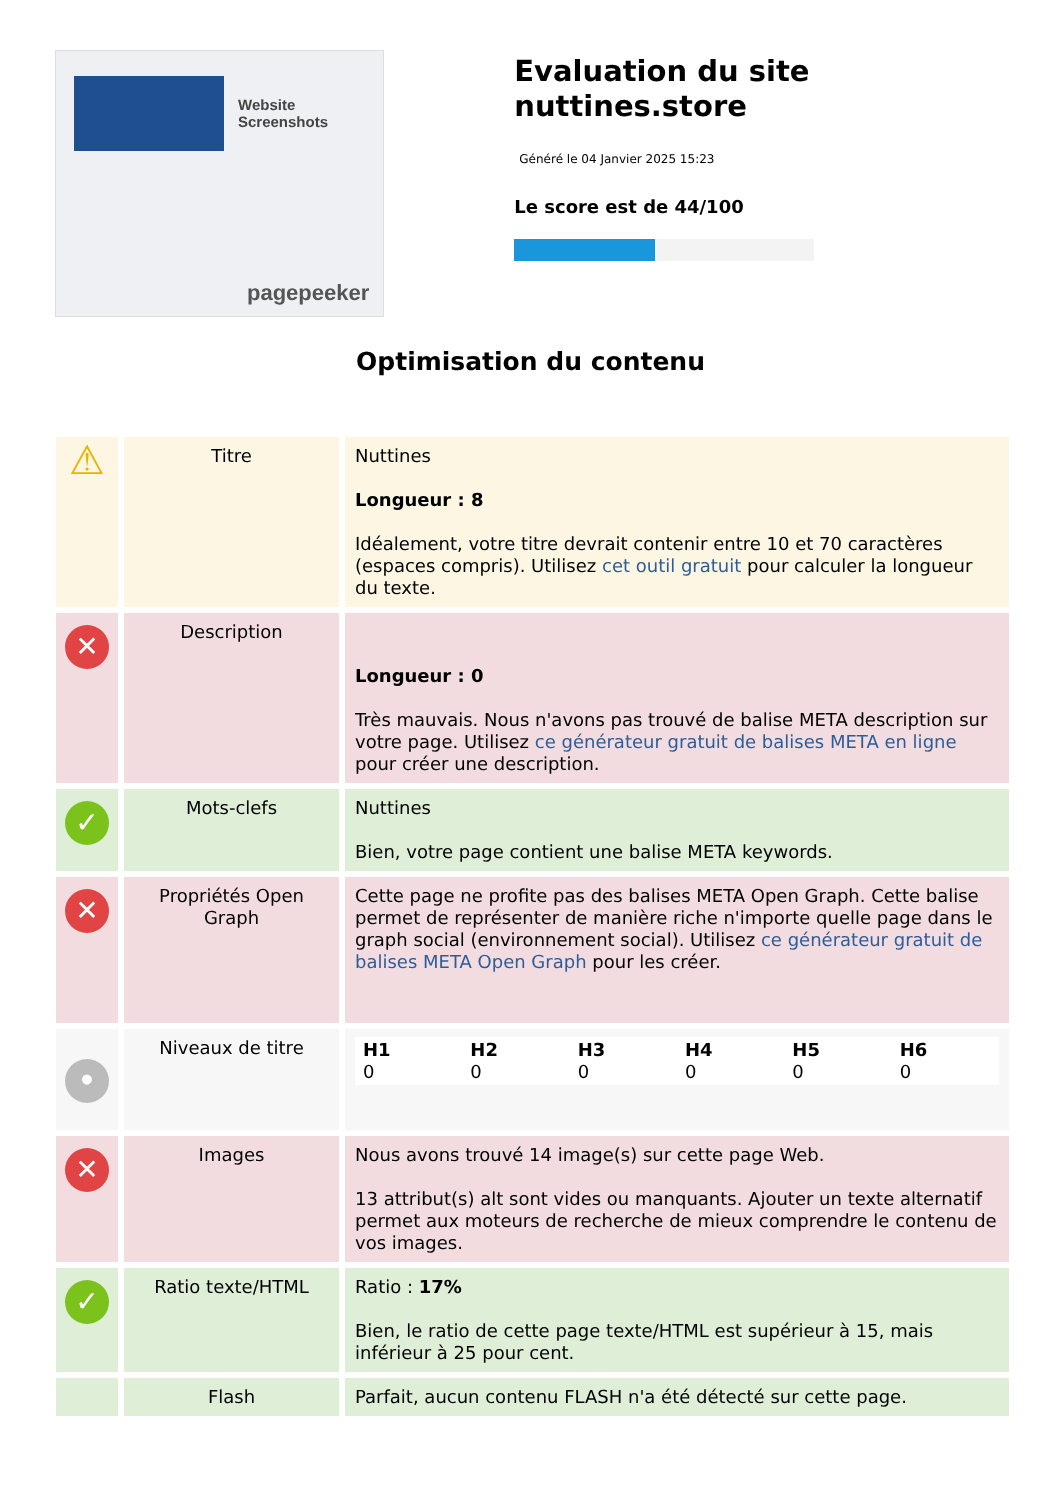Website Screenshots
pagepeeker
Evaluation du site nuttines.store
Généré le 04 Janvier 2025 15:23
Le score est de 44/100
Optimisation du contenu
| ⚠ | Titre | Nuttines Longueur : 8 Idéalement, votre titre devrait contenir entre 10 et 70 caractères (espaces compris). Utilisez cet outil gratuit pour calculer la longueur du texte. |
| ✕ | Description | Longueur : 0 Très mauvais. Nous n'avons pas trouvé de balise META description sur votre page. Utilisez ce générateur gratuit de balises META en ligne pour créer une description. |
| ✓ | Mots-clefs | Nuttines Bien, votre page contient une balise META keywords. |
| ✕ | Propriétés Open Graph | Cette page ne profite pas des balises META Open Graph. Cette balise permet de représenter de manière riche n'importe quelle page dans le graph social (environnement social). Utilisez ce générateur gratuit de balises META Open Graph pour les créer. |
| • | Niveaux de titre | / H1 0 / H2 0 / H3 0 / H4 0 / H5 0 / H6 0 / |
| ✕ | Images | Nous avons trouvé 14 image(s) sur cette page Web. 13 attribut(s) alt sont vides ou manquants. Ajouter un texte alternatif permet aux moteurs de recherche de mieux comprendre le contenu de vos images. |
| ✓ | Ratio texte/HTML | Ratio : 17% Bien, le ratio de cette page texte/HTML est supérieur à 15, mais inférieur à 25 pour cent. |
| | Flash | Parfait, aucun contenu FLASH n'a été détecté sur cette page. |